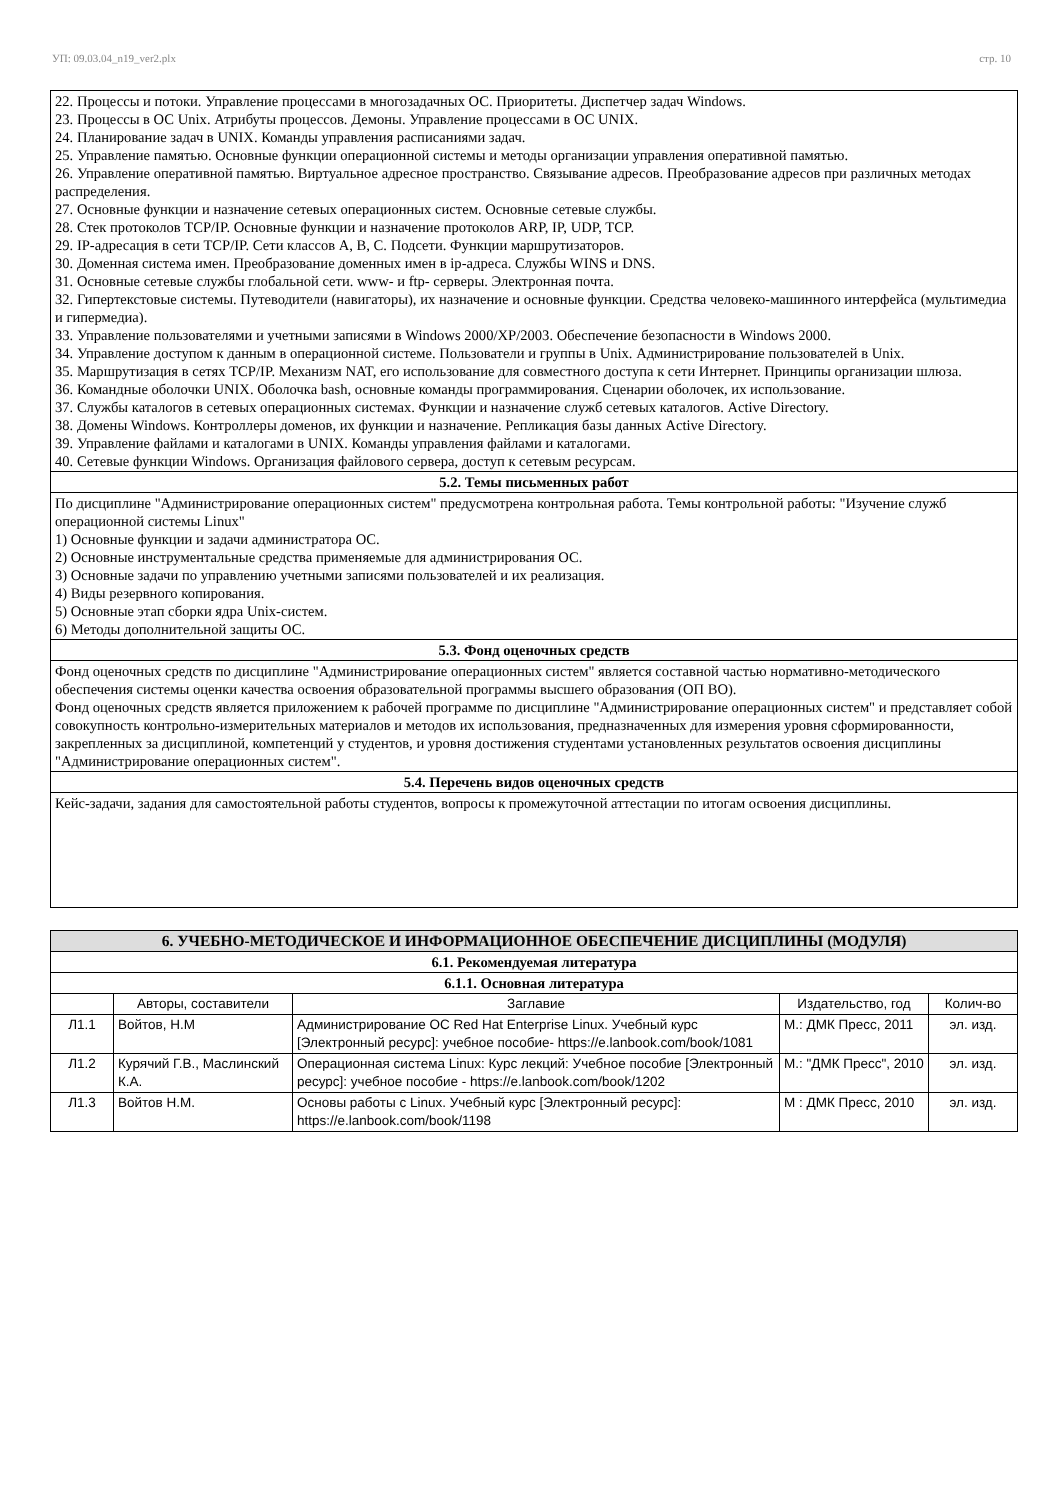УП: 09.03.04_n19_ver2.plx стр. 10
| 22. Процессы и потоки. Управление процессами в многозадачных ОС. Приоритеты. Диспетчер задач Windows. 23. Процессы в ОС Unix. Атрибуты процессов. Демоны. Управление процессами в ОС UNIX. 24. Планирование задач в UNIX. Команды управления расписаниями задач. 25. Управление памятью. Основные функции операционной системы и методы организации управления оперативной памятью. 26. Управление оперативной памятью. Виртуальное адресное пространство. Связывание адресов. Преобразование адресов при различных методах распределения. 27. Основные функции и назначение сетевых операционных систем. Основные сетевые службы. 28. Стек протоколов TCP/IP. Основные функции и назначение протоколов ARP, IP, UDP, TCP. 29. IP-адресация в сети TCP/IP. Сети классов A, B, C. Подсети. Функции маршрутизаторов. 30. Доменная система имен. Преобразование доменных имен в ip-адреса. Службы WINS и DNS. 31. Основные сетевые службы глобальной сети. www- и ftp- серверы. Электронная почта. 32. Гипертекстовые системы. Путеводители (навигаторы), их назначение и основные функции. Средства человеко-машинного интерфейса (мультимедиа и гипермедиа). 33. Управление пользователями и учетными записями в Windows 2000/XP/2003. Обеспечение безопасности в Windows 2000. 34. Управление доступом к данным в операционной системе. Пользователи и группы в Unix. Администрирование пользователей в Unix. 35. Маршрутизация в сетях TCP/IP. Механизм NAT, его использование для совместного доступа к сети Интернет. Принципы организации шлюза. 36. Командные оболочки UNIX. Оболочка bash, основные команды программирования. Сценарии оболочек, их использование. 37. Службы каталогов в сетевых операционных системах. Функции и назначение служб сетевых каталогов. Active Directory. 38. Домены Windows. Контроллеры доменов, их функции и назначение. Репликация базы данных Active Directory. 39. Управление файлами и каталогами в UNIX. Команды управления файлами и каталогами. 40. Сетевые функции Windows. Организация файлового сервера, доступ к сетевым ресурсам. |
| 5.2. Темы письменных работ |
| По дисциплине "Администрирование операционных систем" предусмотрена контрольная работа. Темы контрольной работы: "Изучение служб операционной системы Linux" 1) Основные функции и задачи администратора ОС. 2) Основные инструментальные средства применяемые для администрирования ОС. 3) Основные задачи по управлению учетными записями пользователей и их реализация. 4) Виды резервного копирования. 5) Основные этап сборки ядра Unix-систем. 6) Методы дополнительной защиты ОС. |
| 5.3. Фонд оценочных средств |
| Фонд оценочных средств по дисциплине "Администрирование операционных систем" является составной частью нормативно-методического обеспечения системы оценки качества освоения образовательной программы высшего образования (ОП ВО). Фонд оценочных средств является приложением к рабочей программе по дисциплине "Администрирование операционных систем" и представляет собой совокупность контрольно-измерительных материалов и методов их использования, предназначенных для измерения уровня сформированности, закрепленных за дисциплиной, компетенций у студентов, и уровня достижения студентами установленных результатов освоения дисциплины "Администрирование операционных систем". |
| 5.4. Перечень видов оценочных средств |
| Кейс-задачи, задания для самостоятельной работы студентов, вопросы к промежуточной аттестации по итогам освоения дисциплины. |
| 6. УЧЕБНО-МЕТОДИЧЕСКОЕ И ИНФОРМАЦИОННОЕ ОБЕСПЕЧЕНИЕ ДИСЦИПЛИНЫ (МОДУЛЯ) | | | | |
| 6.1. Рекомендуемая литература | | | | |
| 6.1.1. Основная литература | | | | |
| | Авторы, составители | Заглавие | Издательство, год | Колич-во |
| Л1.1 | Войтов, Н.М | Администрирование ОС Red Hat Enterprise Linux. Учебный курс [Электронный ресурс]: учебное пособие- https://e.lanbook.com/book/1081 | М.: ДМК Пресс, 2011 | эл. изд. |
| Л1.2 | Курячий Г.В., Маслинский К.А. | Операционная система Linux: Курс лекций: Учебное пособие [Электронный ресурс]: учебное пособие - https://e.lanbook.com/book/1202 | М.: "ДМК Пресс", 2010 | эл. изд. |
| Л1.3 | Войтов Н.М. | Основы работы с Linux. Учебный курс [Электронный ресурс]: https://e.lanbook.com/book/1198 | М : ДМК Пресс, 2010 | эл. изд. |